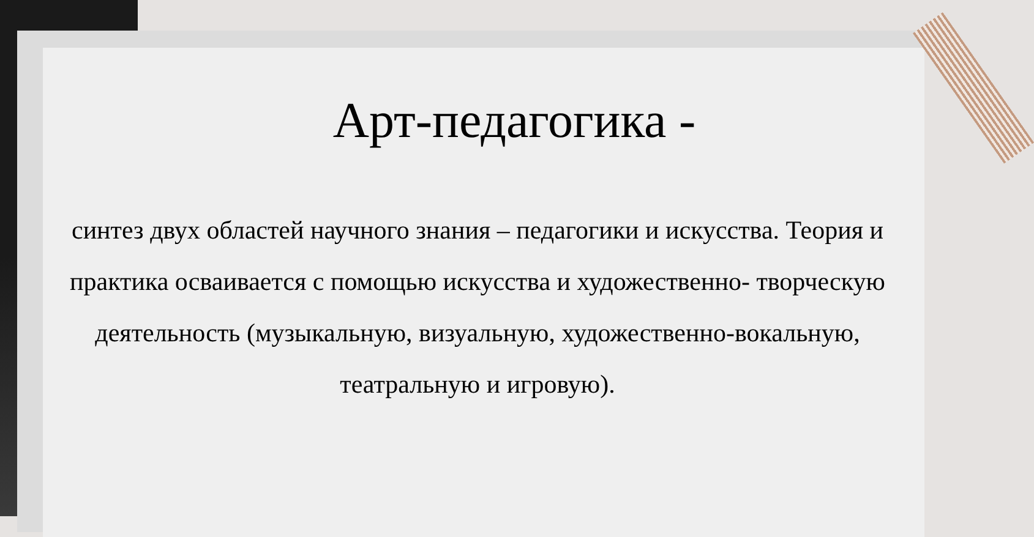Арт-педагогика -
синтез двух областей научного знания – педагогики и искусства. Теория и практика осваивается с помощью искусства и художественно- творческую деятельность (музыкальную, визуальную, художественно-вокальную, театральную и игровую).